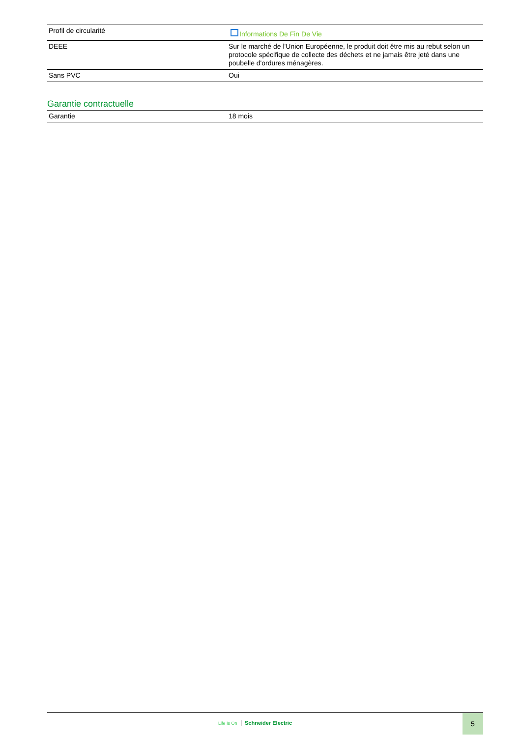| Profil de circularité | Informations De Fin De Vie |
| DEEE | Sur le marché de l'Union Européenne, le produit doit être mis au rebut selon un protocole spécifique de collecte des déchets et ne jamais être jeté dans une poubelle d'ordures ménagères. |
| Sans PVC | Oui |
Garantie contractuelle
| Garantie | 18 mois |
Life Is On Schneider Electric
5